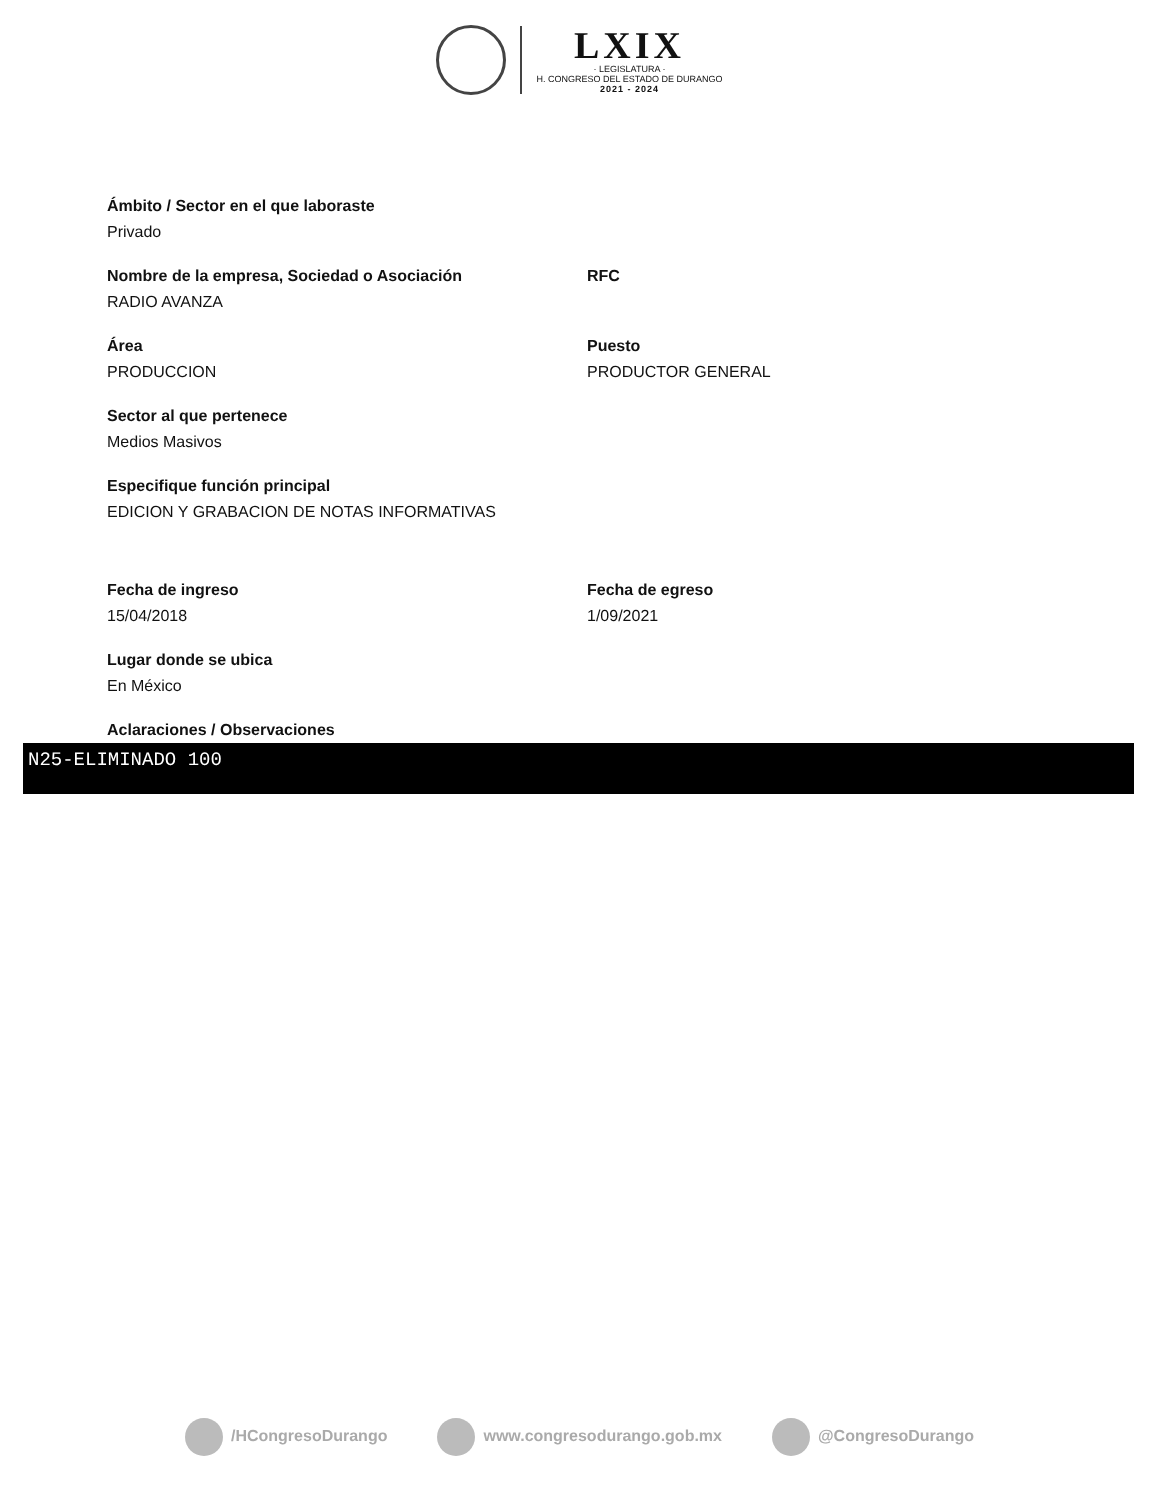LXIX
· LEGISLATURA ·
H. CONGRESO DEL ESTADO DE DURANGO
2021 - 2024
Ámbito / Sector en el que laboraste
Privado
Nombre de la empresa, Sociedad o Asociación
RADIO AVANZA
RFC
Área
PRODUCCION
Puesto
PRODUCTOR GENERAL
Sector al que pertenece
Medios Masivos
Especifique función principal
EDICION Y GRABACION DE NOTAS INFORMATIVAS
Fecha de ingreso
15/04/2018
Fecha de egreso
1/09/2021
Lugar donde se ubica
En México
Aclaraciones / Observaciones
N25-ELIMINADO 100
/HCongresoDurango www.congresodurango.gob.mx @CongresoDurango